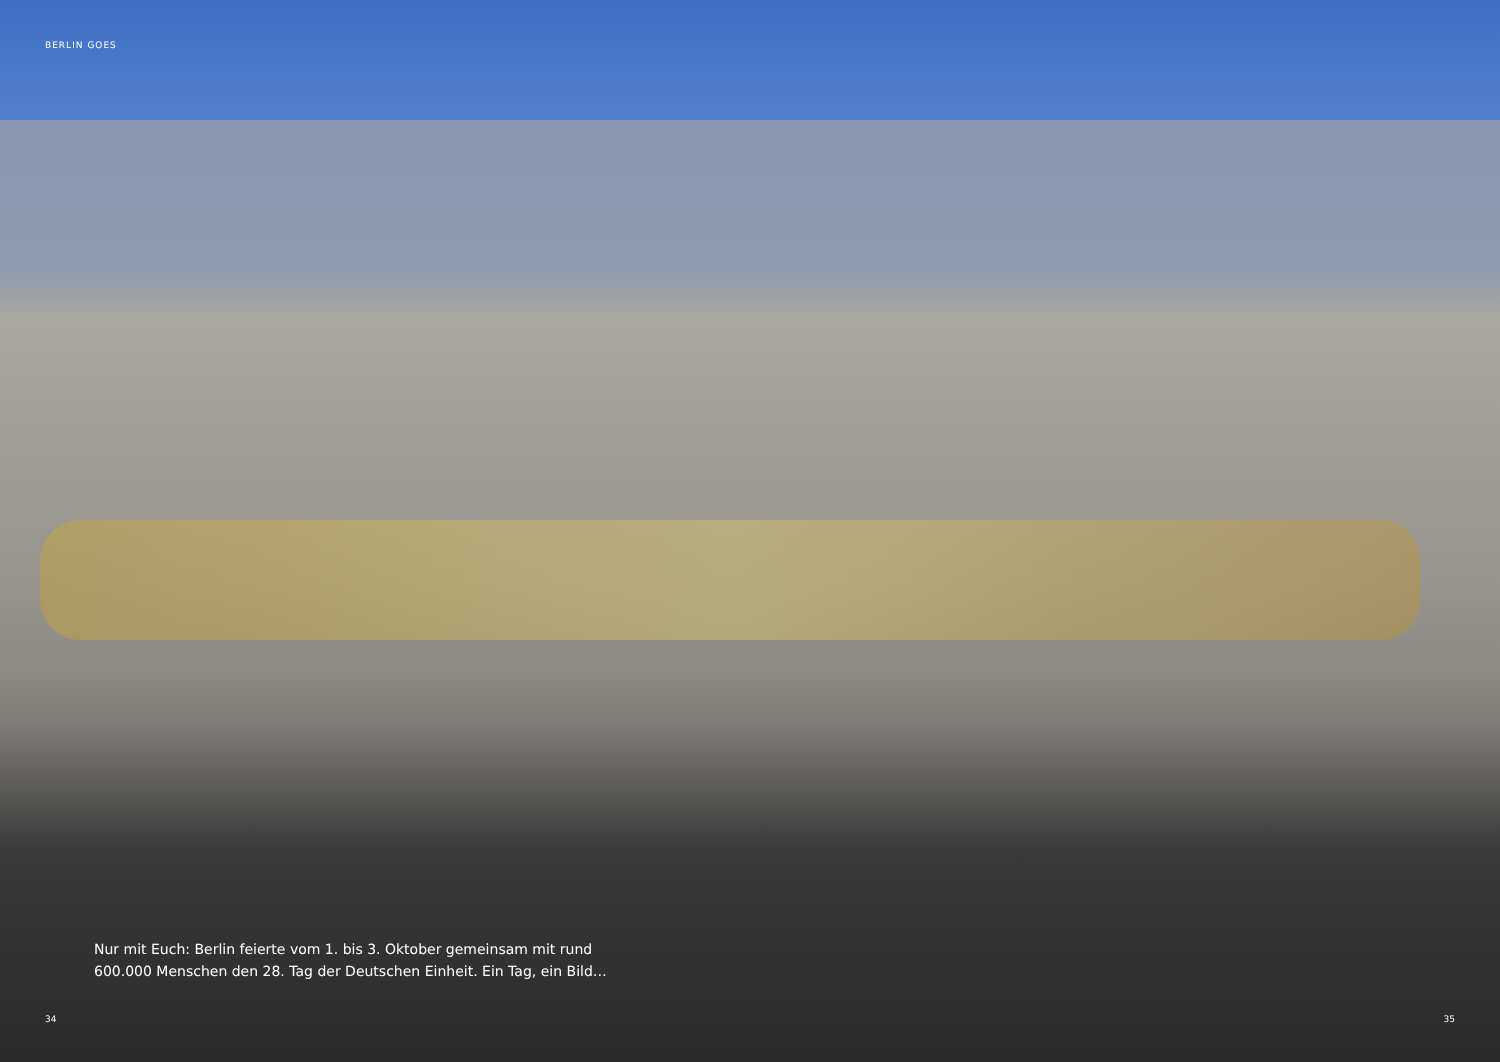BERLIN GOES
Nur mit Euch: Berlin feierte vom 1. bis 3. Oktober gemeinsam mit rund 600.000 Menschen den 28. Tag der Deutschen Einheit. Ein Tag, ein Bild…
34 35